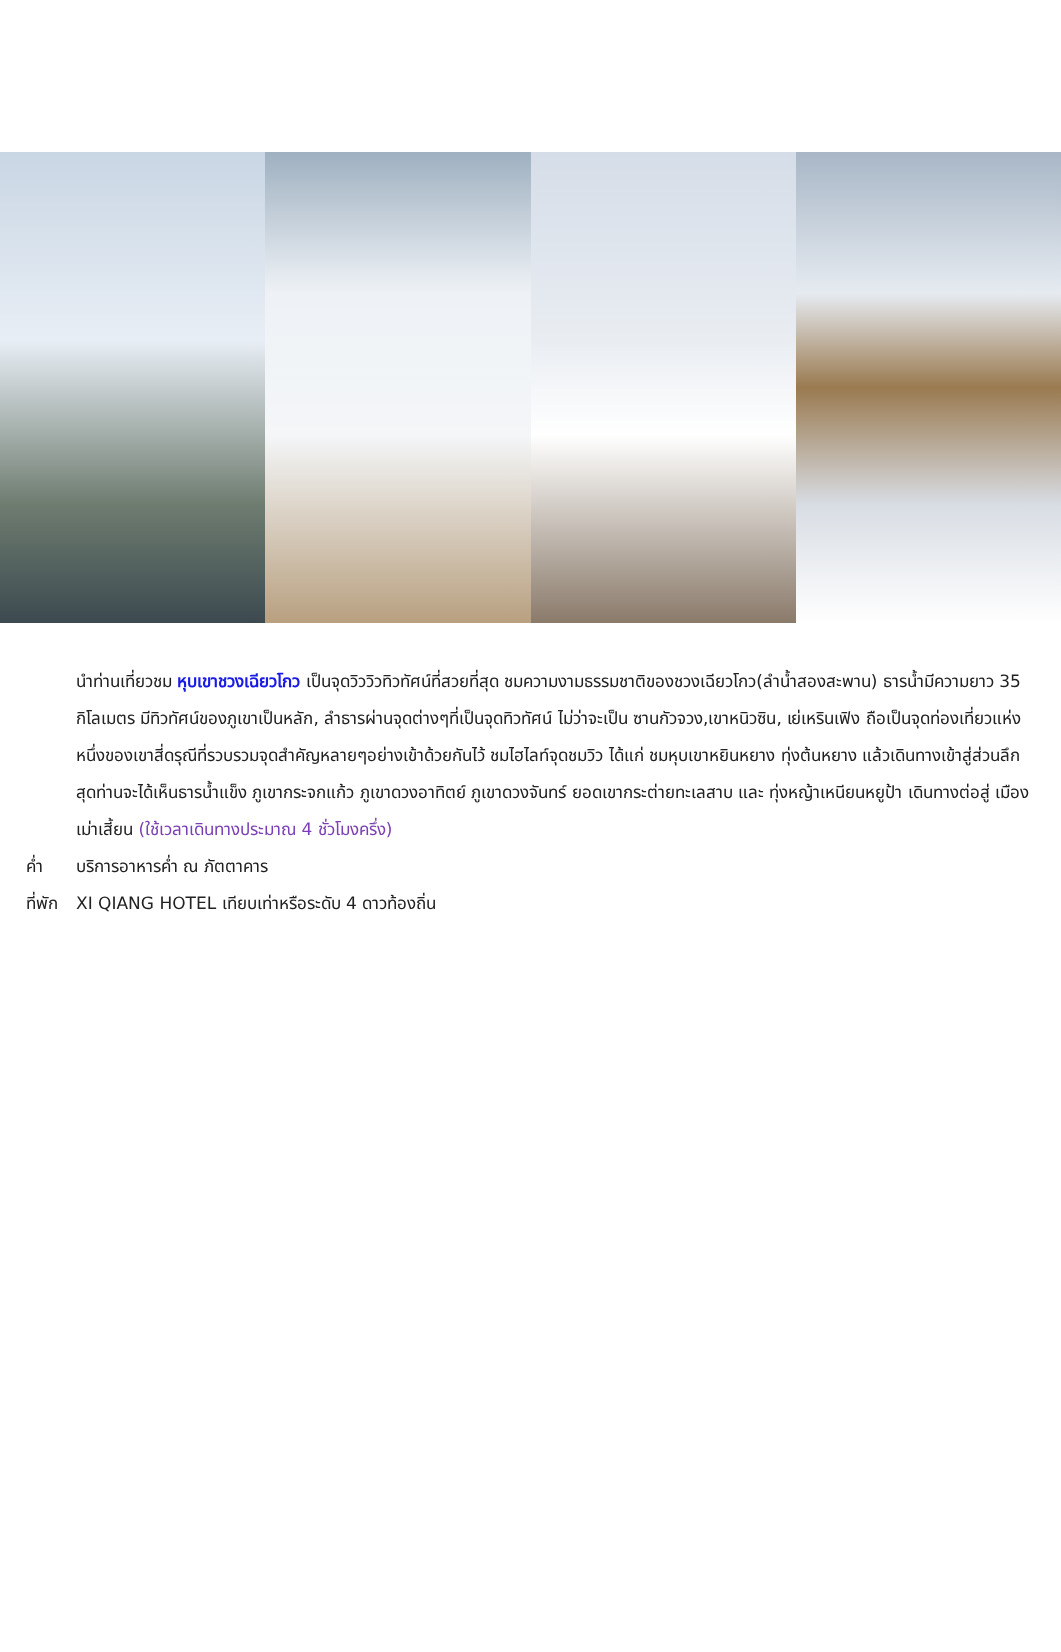นำท่านเที่ยวชม หุบเขาชวงเฉียวโกว เป็นจุดวิววิวทิวทัศน์ที่สวยที่สุด ชมความงามธรรมชาติของชวงเฉียวโกว(ลำน้ำสองสะพาน) ธารน้ำมีความยาว 35 กิโลเมตร มีทิวทัศน์ของภูเขาเป็นหลัก, ลำธารผ่านจุดต่างๆที่เป็นจุดทิวทัศน์ ไม่ว่าจะเป็น ซานกัวจวง,เขาหนิวซิน, เย่เหรินเฟิง ถือเป็นจุดท่องเที่ยวแห่งหนึ่งของเขาสี่ดรุณีที่รวบรวมจุดสำคัญหลายๆอย่างเข้าด้วยกันไว้ ชมไฮไลท์จุดชมวิว ได้แก่ ชมหุบเขาหยินหยาง ทุ่งต้นหยาง แล้วเดินทางเข้าสู่ส่วนลึกสุดท่านจะได้เห็นธารน้ำแข็ง ภูเขากระจกแก้ว ภูเขาดวงอาทิตย์ ภูเขาดวงจันทร์ ยอดเขากระต่ายทะเลสาบ และ ทุ่งหญ้าเหนียนหยูป้า เดินทางต่อสู่ เมืองเม่าเสี้ยน (ใช้เวลาเดินทางประมาณ 4 ชั่วโมงครึ่ง)
ค่ำ บริการอาหารค่ำ ณ ภัตตาคาร
ที่พัก XI QIANG HOTEL เทียบเท่าหรือระดับ 4 ดาวท้องถิ่น